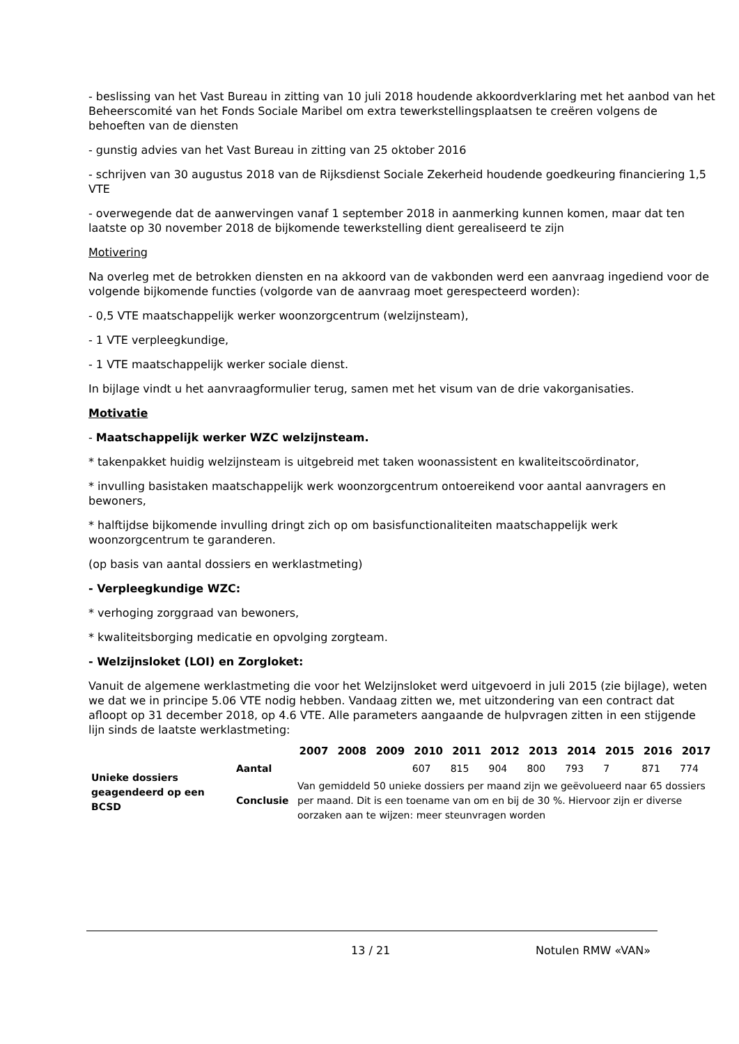- beslissing van het Vast Bureau in zitting van 10 juli 2018 houdende akkoordverklaring met het aanbod van het Beheerscomité van het Fonds Sociale Maribel om extra tewerkstellingsplaatsen te creëren volgens de behoeften van de diensten
- gunstig advies van het Vast Bureau in zitting van 25 oktober 2016
- schrijven van 30 augustus 2018 van de Rijksdienst Sociale Zekerheid houdende goedkeuring financiering 1,5 VTE
- overwegende dat de aanwervingen vanaf 1 september 2018 in aanmerking kunnen komen, maar dat ten laatste op 30 november 2018 de bijkomende tewerkstelling dient gerealiseerd te zijn
Motivering
Na overleg met de betrokken diensten en na akkoord van de vakbonden werd een aanvraag ingediend voor de volgende bijkomende functies (volgorde van de aanvraag moet gerespecteerd worden):
- 0,5 VTE maatschappelijk werker woonzorgcentrum (welzijnsteam),
- 1 VTE verpleegkundige,
- 1 VTE maatschappelijk werker sociale dienst.
In bijlage vindt u het aanvraagformulier terug, samen met het visum van de drie vakorganisaties.
Motivatie
- Maatschappelijk werker WZC welzijnsteam.
* takenpakket huidig welzijnsteam is uitgebreid met taken woonassistent en kwaliteitscoördinator,
* invulling basistaken maatschappelijk werk woonzorgcentrum ontoereikend voor aantal aanvragers en bewoners,
* halftijdse bijkomende invulling dringt zich op om basisfunctionaliteiten maatschappelijk werk woonzorgcentrum te garanderen.
(op basis van aantal dossiers en werklastmeting)
- Verpleegkundige WZC:
* verhoging zorggraad van bewoners,
* kwaliteitsborging medicatie en opvolging zorgteam.
- Welzijnsloket (LOI) en Zorgloket:
Vanuit de algemene werklastmeting die voor het Welzijnsloket werd uitgevoerd in juli 2015 (zie bijlage), weten we dat we in principe 5.06 VTE nodig hebben. Vandaag zitten we, met uitzondering van een contract dat afloopt op 31 december 2018, op 4.6 VTE. Alle parameters aangaande de hulpvragen zitten in een stijgende lijn sinds de laatste werklastmeting:
| | | 2007 | 2008 | 2009 | 2010 | 2011 | 2012 | 2013 | 2014 | 2015 | 2016 | 2017 |
| --- | --- | --- | --- | --- | --- | --- | --- | --- | --- | --- | --- | --- |
| Unieke dossiers geagendeerd op een BCSD | Aantal | | | | 607 | 815 | 904 | 800 | 793 | 7 | 871 | 774 |
| | Conclusie | Van gemiddeld 50 unieke dossiers per maand zijn we geëvolueerd naar 65 dossiers per maand. Dit is een toename van om en bij de 30 %. Hiervoor zijn er diverse oorzaken aan te wijzen: meer steunvragen worden | | | | | | | | | | |
13 / 21 Notulen RMW «VAN»